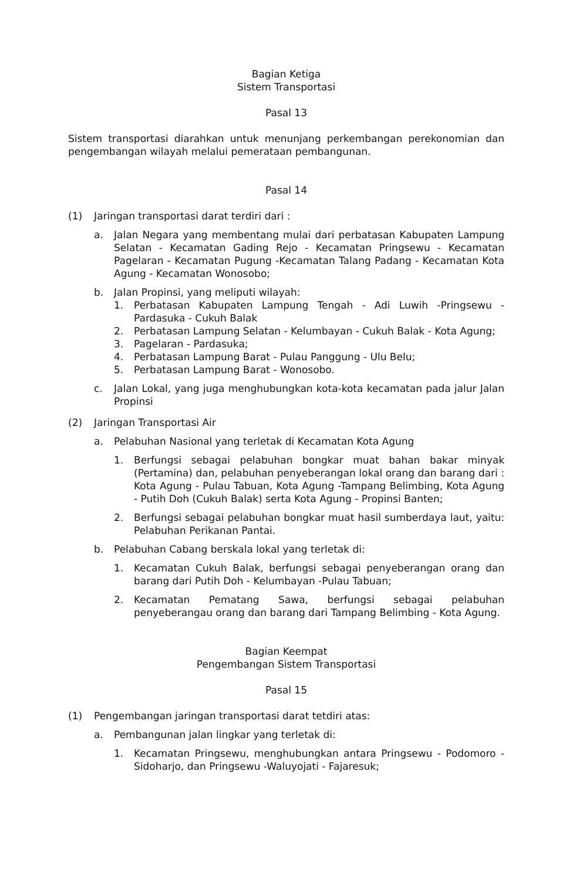Bagian Ketiga
Sistem Transportasi
Pasal 13
Sistem transportasi diarahkan untuk menunjang perkembangan perekonomian dan pengembangan wilayah melalui pemerataan pembangunan.
Pasal 14
(1) Jaringan transportasi darat terdiri dari :
a. Jalan Negara yang membentang mulai dari perbatasan Kabupaten Lampung Selatan - Kecamatan Gading Rejo - Kecamatan Pringsewu - Kecamatan Pagelaran - Kecamatan Pugung -Kecamatan Talang Padang - Kecamatan Kota Agung - Kecamatan Wonosobo;
b. Jalan Propinsi, yang meliputi wilayah:
1. Perbatasan Kabupaten Lampung Tengah - Adi Luwih -Pringsewu - Pardasuka - Cukuh Balak
2. Perbatasan Lampung Selatan - Kelumbayan - Cukuh Balak - Kota Agung;
3. Pagelaran - Pardasuka;
4. Perbatasan Lampung Barat - Pulau Panggung - Ulu Belu;
5. Perbatasan Lampung Barat - Wonosobo.
c. Jalan Lokal, yang juga menghubungkan kota-kota kecamatan pada jalur Jalan Propinsi
(2) Jaringan Transportasi Air
a. Pelabuhan Nasional yang terletak di Kecamatan Kota Agung
1. Berfungsi sebagai pelabuhan bongkar muat bahan bakar minyak (Pertamina) dan, pelabuhan penyeberangan lokal orang dan barang dari : Kota Agung - Pulau Tabuan, Kota Agung -Tampang Belimbing, Kota Agung - Putih Doh (Cukuh Balak) serta Kota Agung - Propinsi Banten;
2. Berfungsi sebagai pelabuhan bongkar muat hasil sumberdaya laut, yaitu: Pelabuhan Perikanan Pantai.
b. Pelabuhan Cabang berskala lokal yang terletak di:
1. Kecamatan Cukuh Balak, berfungsi sebagai penyeberangan orang dan barang dari Putih Doh - Kelumbayan -Pulau Tabuan;
2. Kecamatan Pematang Sawa, berfungsi sebagai pelabuhan penyeberangau orang dan barang dari Tampang Belimbing - Kota Agung.
Bagian Keempat
Pengembangan Sistem Transportasi
Pasal 15
(1) Pengembangan jaringan transportasi darat tetdiri atas:
a. Pembangunan jalan lingkar yang terletak di:
1. Kecamatan Pringsewu, menghubungkan antara Pringsewu - Podomoro - Sidoharjo, dan Pringsewu -Waluyojati - Fajaresuk;